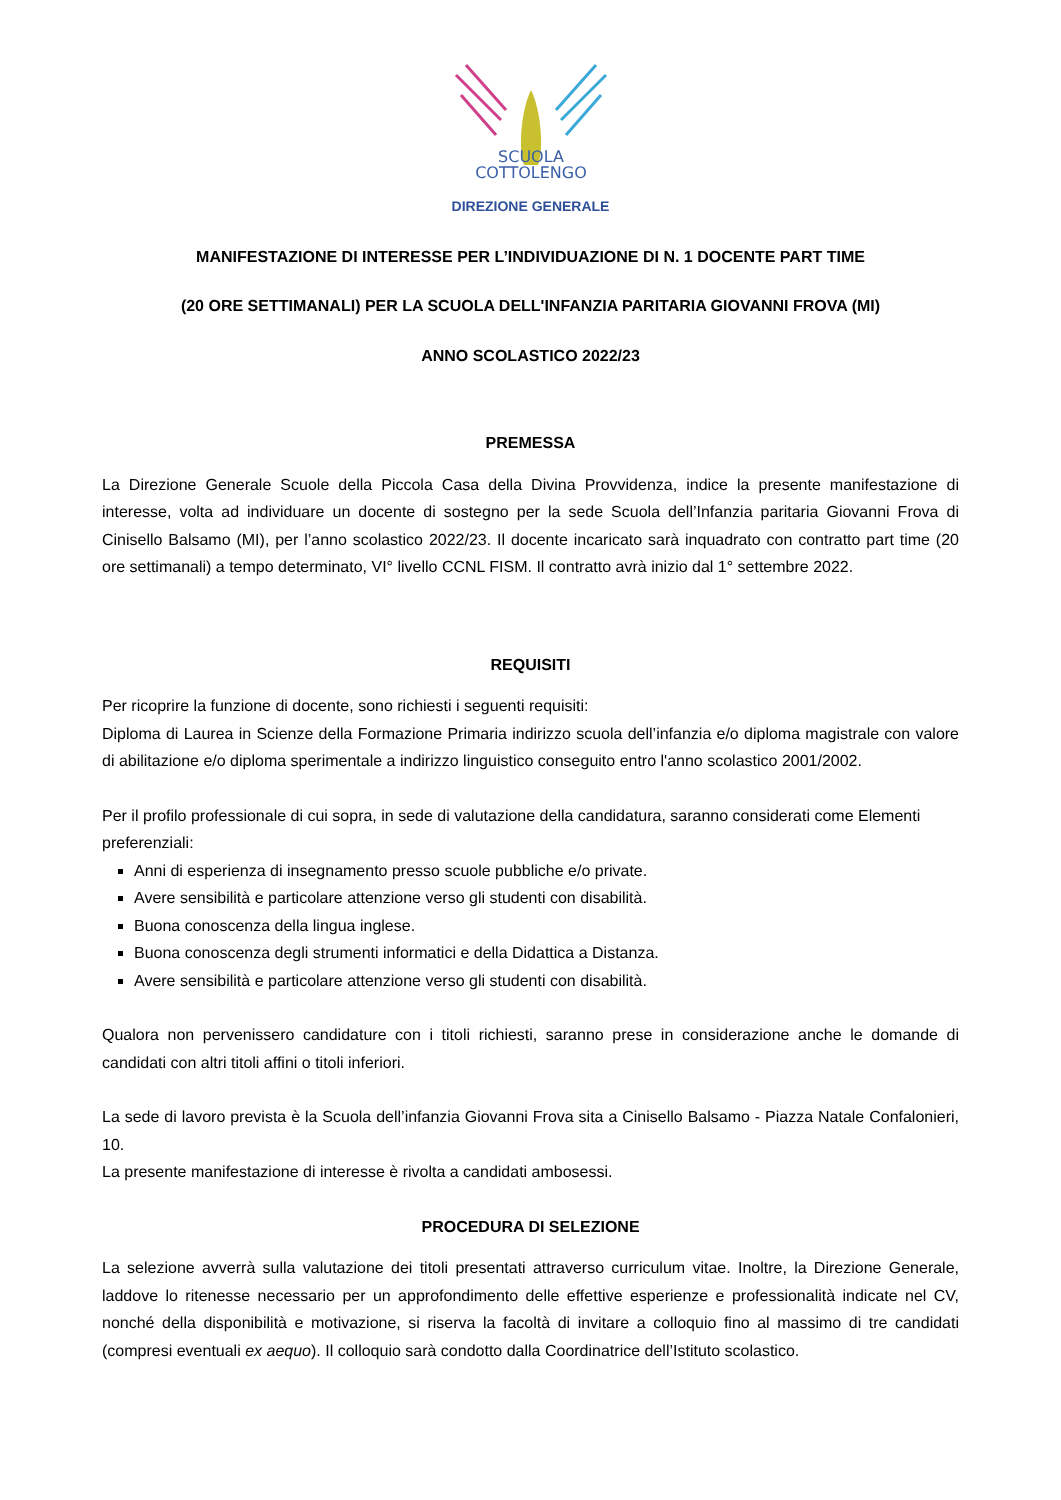SCUOLA
COTTOLENGO
DIREZIONE GENERALE
MANIFESTAZIONE DI INTERESSE PER L’INDIVIDUAZIONE DI N. 1 DOCENTE PART TIME
(20 ORE SETTIMANALI) PER LA SCUOLA DELL'INFANZIA PARITARIA GIOVANNI FROVA (MI)
ANNO SCOLASTICO 2022/23
PREMESSA
La Direzione Generale Scuole della Piccola Casa della Divina Provvidenza, indice la presente manifestazione di interesse, volta ad individuare un docente di sostegno per la sede Scuola dell’Infanzia paritaria Giovanni Frova di Cinisello Balsamo (MI), per l’anno scolastico 2022/23. Il docente incaricato sarà inquadrato con contratto part time (20 ore settimanali) a tempo determinato, VI° livello CCNL FISM. Il contratto avrà inizio dal 1° settembre 2022.
REQUISITI
Per ricoprire la funzione di docente, sono richiesti i seguenti requisiti:
Diploma di Laurea in Scienze della Formazione Primaria indirizzo scuola dell’infanzia e/o diploma magistrale con valore di abilitazione e/o diploma sperimentale a indirizzo linguistico conseguito entro l'anno scolastico 2001/2002.
Per il profilo professionale di cui sopra, in sede di valutazione della candidatura, saranno considerati come Elementi preferenziali:
Anni di esperienza di insegnamento presso scuole pubbliche e/o private.
Avere sensibilità e particolare attenzione verso gli studenti con disabilità.
Buona conoscenza della lingua inglese.
Buona conoscenza degli strumenti informatici e della Didattica a Distanza.
Avere sensibilità e particolare attenzione verso gli studenti con disabilità.
Qualora non pervenissero candidature con i titoli richiesti, saranno prese in considerazione anche le domande di candidati con altri titoli affini o titoli inferiori.
La sede di lavoro prevista è la Scuola dell’infanzia Giovanni Frova sita a Cinisello Balsamo - Piazza Natale Confalonieri, 10.
La presente manifestazione di interesse è rivolta a candidati ambosessi.
PROCEDURA DI SELEZIONE
La selezione avverrà sulla valutazione dei titoli presentati attraverso curriculum vitae. Inoltre, la Direzione Generale, laddove lo ritenesse necessario per un approfondimento delle effettive esperienze e professionalità indicate nel CV, nonché della disponibilità e motivazione, si riserva la facoltà di invitare a colloquio fino al massimo di tre candidati (compresi eventuali ex aequo). Il colloquio sarà condotto dalla Coordinatrice dell’Istituto scolastico.